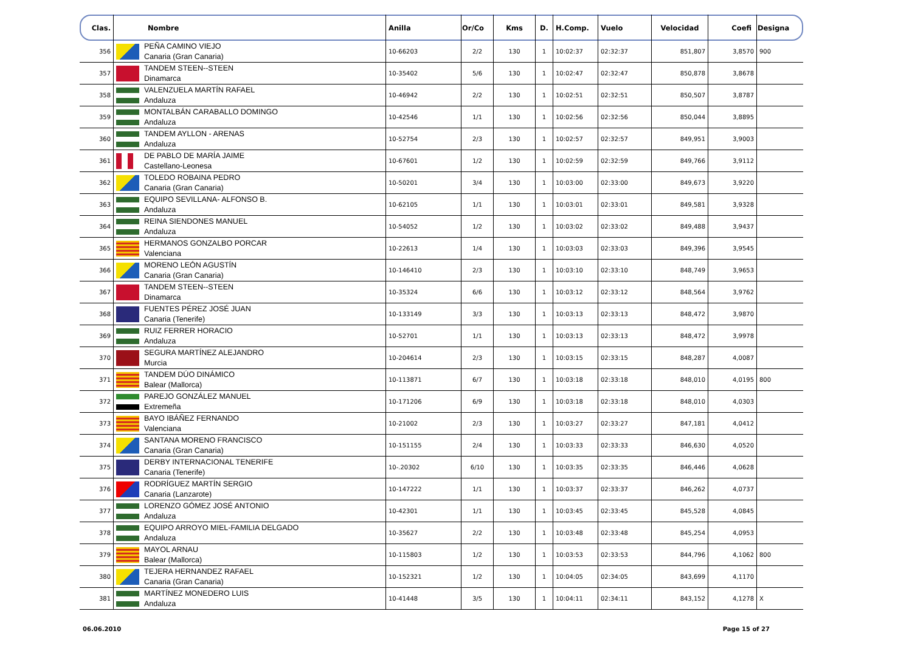| Clas. | Nombre | Anilla | Or/Co | Kms | D. | H.Comp. | Vuelo | Velocidad | Coefi | Designa |
| --- | --- | --- | --- | --- | --- | --- | --- | --- | --- | --- |
| 356 | PEÑA CAMINO VIEJO Canaria (Gran Canaria) | 10-66203 | 2/2 | 130 | 1 | 10:02:37 | 02:32:37 | 851,807 | 3,8570 | 900 |
| 357 | TANDEM STEEN--STEEN Dinamarca | 10-35402 | 5/6 | 130 | 1 | 10:02:47 | 02:32:47 | 850,878 | 3,8678 | |
| 358 | VALENZUELA MARTÍN RAFAEL Andaluza | 10-46942 | 2/2 | 130 | 1 | 10:02:51 | 02:32:51 | 850,507 | 3,8787 | |
| 359 | MONTALBÁN CARABALLO DOMINGO Andaluza | 10-42546 | 1/1 | 130 | 1 | 10:02:56 | 02:32:56 | 850,044 | 3,8895 | |
| 360 | TANDEM AYLLON - ARENAS Andaluza | 10-52754 | 2/3 | 130 | 1 | 10:02:57 | 02:32:57 | 849,951 | 3,9003 | |
| 361 | DE PABLO DE MARÍA JAIME Castellano-Leonesa | 10-67601 | 1/2 | 130 | 1 | 10:02:59 | 02:32:59 | 849,766 | 3,9112 | |
| 362 | TOLEDO ROBAINA PEDRO Canaria (Gran Canaria) | 10-50201 | 3/4 | 130 | 1 | 10:03:00 | 02:33:00 | 849,673 | 3,9220 | |
| 363 | EQUIPO SEVILLANA- ALFONSO B. Andaluza | 10-62105 | 1/1 | 130 | 1 | 10:03:01 | 02:33:01 | 849,581 | 3,9328 | |
| 364 | REINA SIENDONES MANUEL Andaluza | 10-54052 | 1/2 | 130 | 1 | 10:03:02 | 02:33:02 | 849,488 | 3,9437 | |
| 365 | HERMANOS GONZALBO PORCAR Valenciana | 10-22613 | 1/4 | 130 | 1 | 10:03:03 | 02:33:03 | 849,396 | 3,9545 | |
| 366 | MORENO LEÓN AGUSTÍN Canaria (Gran Canaria) | 10-146410 | 2/3 | 130 | 1 | 10:03:10 | 02:33:10 | 848,749 | 3,9653 | |
| 367 | TANDEM STEEN--STEEN Dinamarca | 10-35324 | 6/6 | 130 | 1 | 10:03:12 | 02:33:12 | 848,564 | 3,9762 | |
| 368 | FUENTES PÉREZ JOSÉ JUAN Canaria (Tenerife) | 10-133149 | 3/3 | 130 | 1 | 10:03:13 | 02:33:13 | 848,472 | 3,9870 | |
| 369 | RUIZ FERRER HORACIO Andaluza | 10-52701 | 1/1 | 130 | 1 | 10:03:13 | 02:33:13 | 848,472 | 3,9978 | |
| 370 | SEGURA MARTÍNEZ ALEJANDRO Murcia | 10-204614 | 2/3 | 130 | 1 | 10:03:15 | 02:33:15 | 848,287 | 4,0087 | |
| 371 | TANDEM DÚO DINÁMICO Balear (Mallorca) | 10-113871 | 6/7 | 130 | 1 | 10:03:18 | 02:33:18 | 848,010 | 4,0195 | 800 |
| 372 | PAREJO GONZÁLEZ MANUEL Extremeña | 10-171206 | 6/9 | 130 | 1 | 10:03:18 | 02:33:18 | 848,010 | 4,0303 | |
| 373 | BAYO IBÁÑEZ FERNANDO Valenciana | 10-21002 | 2/3 | 130 | 1 | 10:03:27 | 02:33:27 | 847,181 | 4,0412 | |
| 374 | SANTANA MORENO FRANCISCO Canaria (Gran Canaria) | 10-151155 | 2/4 | 130 | 1 | 10:03:33 | 02:33:33 | 846,630 | 4,0520 | |
| 375 | DERBY INTERNACIONAL TENERIFE Canaria (Tenerife) | 10-.20302 | 6/10 | 130 | 1 | 10:03:35 | 02:33:35 | 846,446 | 4,0628 | |
| 376 | RODRÍGUEZ MARTÍN SERGIO Canaria (Lanzarote) | 10-147222 | 1/1 | 130 | 1 | 10:03:37 | 02:33:37 | 846,262 | 4,0737 | |
| 377 | LORENZO GÓMEZ JOSÉ ANTONIO Andaluza | 10-42301 | 1/1 | 130 | 1 | 10:03:45 | 02:33:45 | 845,528 | 4,0845 | |
| 378 | EQUIPO ARROYO MIEL-FAMILIA DELGADO Andaluza | 10-35627 | 2/2 | 130 | 1 | 10:03:48 | 02:33:48 | 845,254 | 4,0953 | |
| 379 | MAYOL ARNAU Balear (Mallorca) | 10-115803 | 1/2 | 130 | 1 | 10:03:53 | 02:33:53 | 844,796 | 4,1062 | 800 |
| 380 | TEJERA HERNANDEZ RAFAEL Canaria (Gran Canaria) | 10-152321 | 1/2 | 130 | 1 | 10:04:05 | 02:34:05 | 843,699 | 4,1170 | |
| 381 | MARTÍNEZ MONEDERO LUIS Andaluza | 10-41448 | 3/5 | 130 | 1 | 10:04:11 | 02:34:11 | 843,152 | 4,1278 | X |
06.06.2010 Page 15 of 27